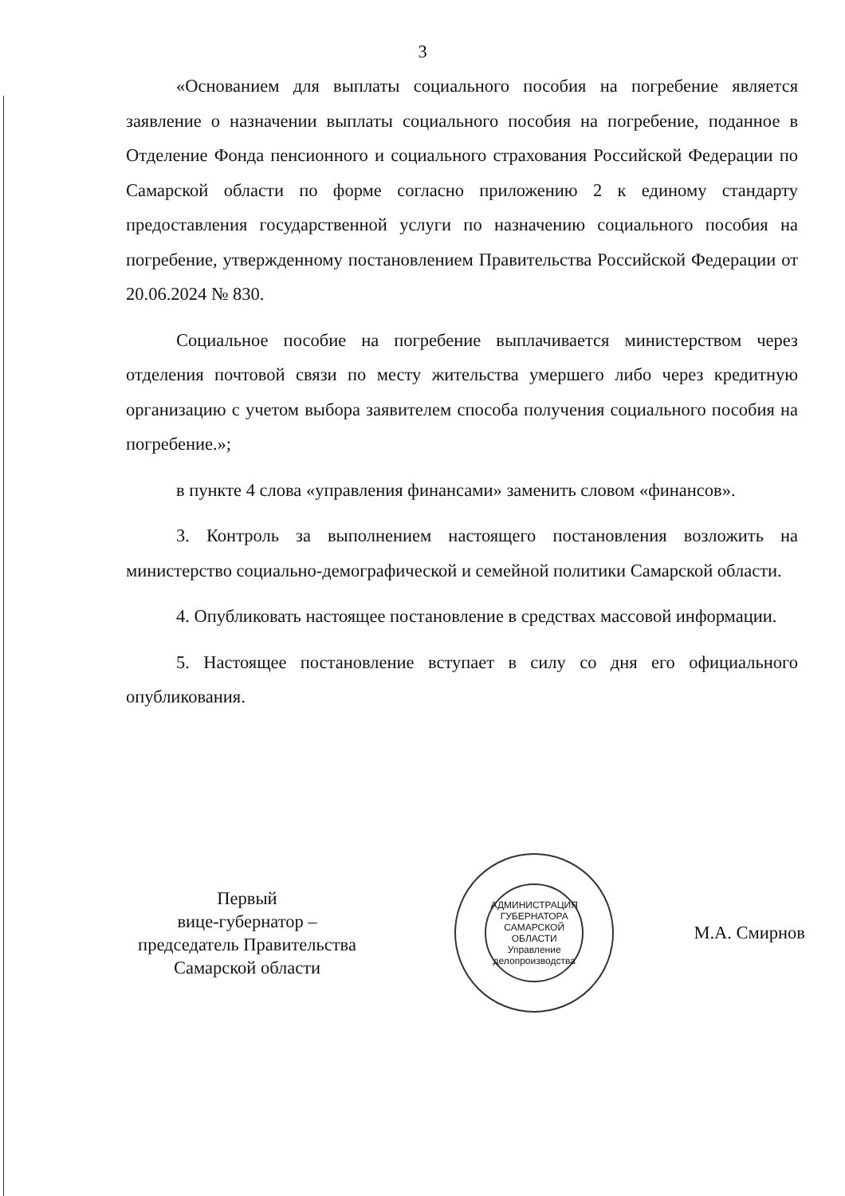3
«Основанием для выплаты социального пособия на погребение является заявление о назначении выплаты социального пособия на погребение, поданное в Отделение Фонда пенсионного и социального страхования Российской Федерации по Самарской области по форме согласно приложению 2 к единому стандарту предоставления государственной услуги по назначению социального пособия на погребение, утвержденному постановлением Правительства Российской Федерации от 20.06.2024 № 830.
Социальное пособие на погребение выплачивается министерством через отделения почтовой связи по месту жительства умершего либо через кредитную организацию с учетом выбора заявителем способа получения социального пособия на погребение.»;
в пункте 4 слова «управления финансами» заменить словом «финансов».
3. Контроль за выполнением настоящего постановления возложить на министерство социально-демографической и семейной политики Самарской области.
4. Опубликовать настоящее постановление в средствах массовой информации.
5. Настоящее постановление вступает в силу со дня его официального опубликования.
Первый
вице-губернатор –
председатель Правительства
Самарской области
АДМИНИСТРАЦИЯ ГУБЕРНАТОРА САМАРСКОЙ ОБЛАСТИ
Управление делопроизводства
М.А. Смирнов